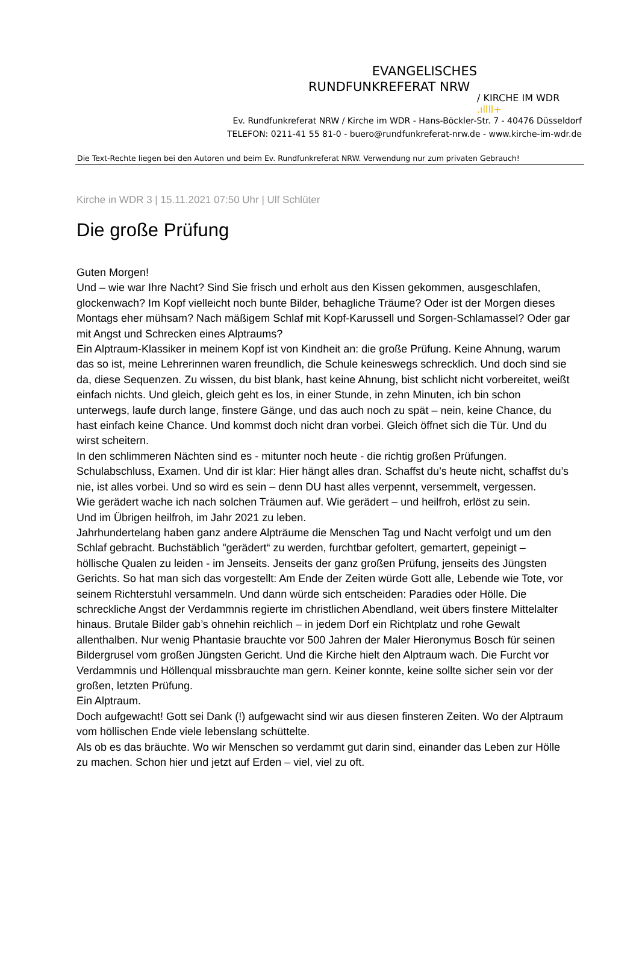EVANGELISCHES
RUNDFUNKREFERAT NRW
/ KIRCHE IM WDR .ıllll+
Ev. Rundfunkreferat NRW / Kirche im WDR - Hans-Böckler-Str. 7 - 40476 Düsseldorf
TELEFON: 0211-41 55 81-0 - buero@rundfunkreferat-nrw.de - www.kirche-im-wdr.de
Die Text-Rechte liegen bei den Autoren und beim Ev. Rundfunkreferat NRW. Verwendung nur zum privaten Gebrauch!
Kirche in WDR 3 | 15.11.2021 07:50 Uhr | Ulf Schlüter
Die große Prüfung
Guten Morgen!
Und – wie war Ihre Nacht? Sind Sie frisch und erholt aus den Kissen gekommen, ausgeschlafen, glockenwach? Im Kopf vielleicht noch bunte Bilder, behagliche Träume? Oder ist der Morgen dieses Montags eher mühsam? Nach mäßigem Schlaf mit Kopf-Karussell und Sorgen-Schlamassel? Oder gar mit Angst und Schrecken eines Alptraums?
Ein Alptraum-Klassiker in meinem Kopf ist von Kindheit an: die große Prüfung. Keine Ahnung, warum das so ist, meine Lehrerinnen waren freundlich, die Schule keineswegs schrecklich. Und doch sind sie da, diese Sequenzen. Zu wissen, du bist blank, hast keine Ahnung, bist schlicht nicht vorbereitet, weißt einfach nichts. Und gleich, gleich geht es los, in einer Stunde, in zehn Minuten, ich bin schon unterwegs, laufe durch lange, finstere Gänge, und das auch noch zu spät – nein, keine Chance, du hast einfach keine Chance. Und kommst doch nicht dran vorbei. Gleich öffnet sich die Tür. Und du wirst scheitern.
In den schlimmeren Nächten sind es - mitunter noch heute - die richtig großen Prüfungen. Schulabschluss, Examen. Und dir ist klar: Hier hängt alles dran. Schaffst du’s heute nicht, schaffst du’s nie, ist alles vorbei. Und so wird es sein – denn DU hast alles verpennt, versemmelt, vergessen.
Wie gerädert wache ich nach solchen Träumen auf. Wie gerädert – und heilfroh, erlöst zu sein.
Und im Übrigen heilfroh, im Jahr 2021 zu leben.
Jahrhundertelang haben ganz andere Alpträume die Menschen Tag und Nacht verfolgt und um den Schlaf gebracht. Buchstäblich "gerädert“ zu werden, furchtbar gefoltert, gemartert, gepeinigt – höllische Qualen zu leiden - im Jenseits. Jenseits der ganz großen Prüfung, jenseits des Jüngsten Gerichts. So hat man sich das vorgestellt: Am Ende der Zeiten würde Gott alle, Lebende wie Tote, vor seinem Richterstuhl versammeln. Und dann würde sich entscheiden: Paradies oder Hölle. Die schreckliche Angst der Verdammnis regierte im christlichen Abendland, weit übers finstere Mittelalter hinaus. Brutale Bilder gab’s ohnehin reichlich – in jedem Dorf ein Richtplatz und rohe Gewalt allenthalben. Nur wenig Phantasie brauchte vor 500 Jahren der Maler Hieronymus Bosch für seinen Bildergrusel vom großen Jüngsten Gericht. Und die Kirche hielt den Alptraum wach. Die Furcht vor Verdammnis und Höllenqual missbrauchte man gern. Keiner konnte, keine sollte sicher sein vor der großen, letzten Prüfung.
Ein Alptraum.
Doch aufgewacht! Gott sei Dank (!) aufgewacht sind wir aus diesen finsteren Zeiten. Wo der Alptraum vom höllischen Ende viele lebenslang schüttelte.
Als ob es das bräuchte. Wo wir Menschen so verdammt gut darin sind, einander das Leben zur Hölle zu machen. Schon hier und jetzt auf Erden – viel, viel zu oft.